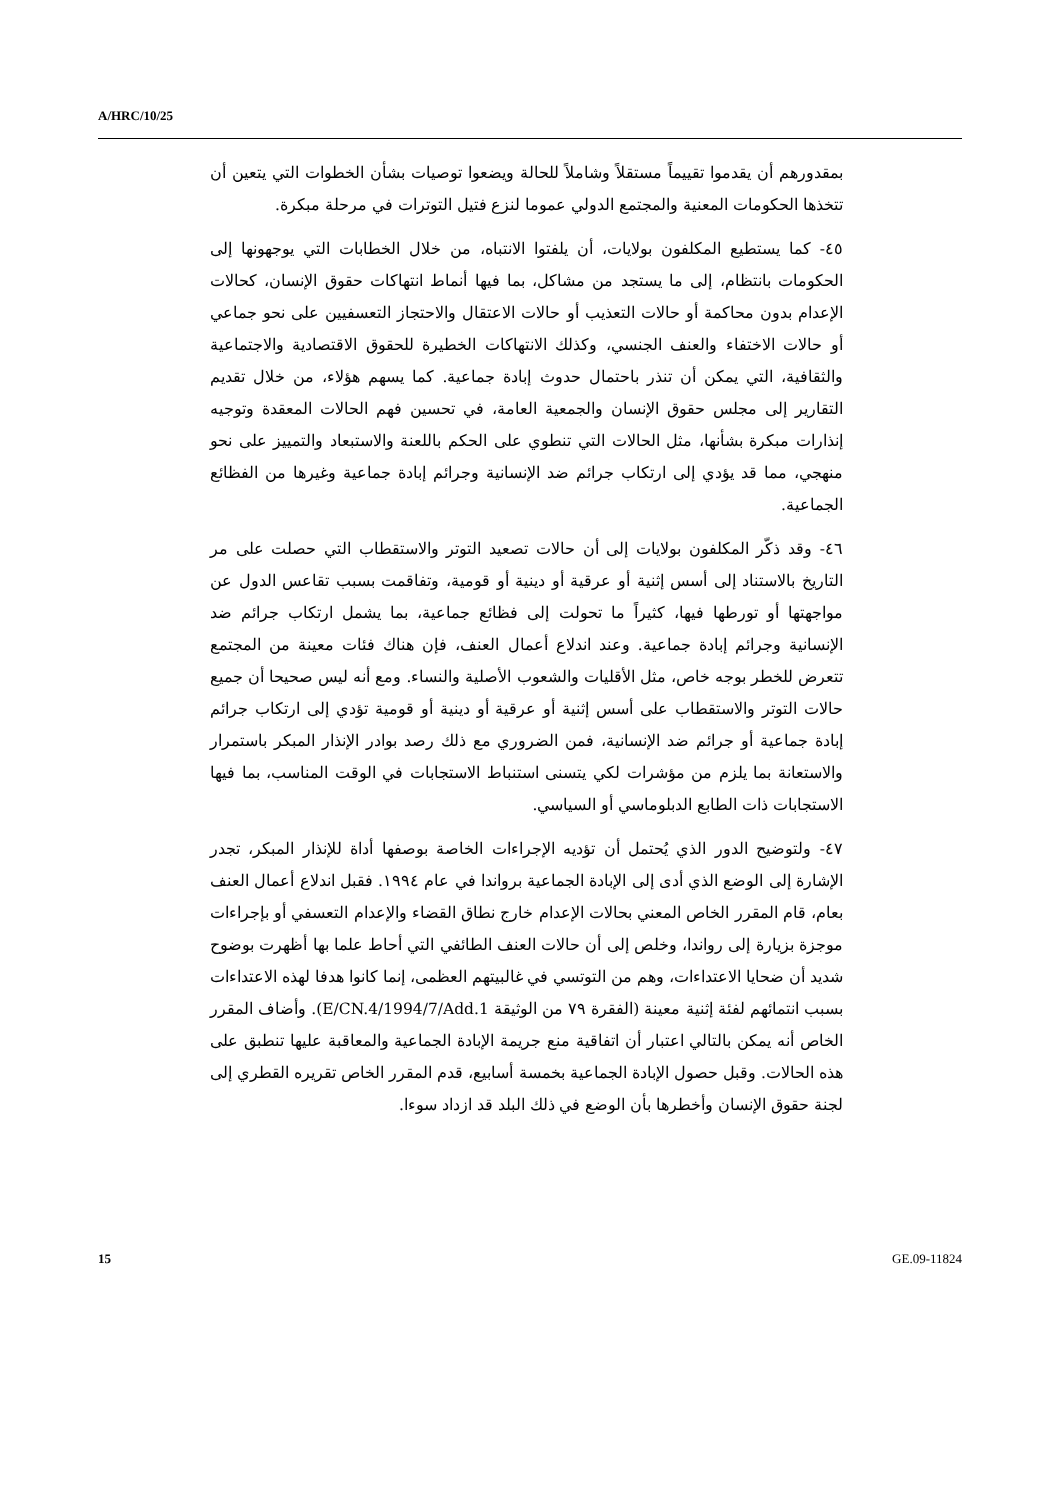A/HRC/10/25
بمقدورهم أن يقدموا تقييماً مستقلاً وشاملاً للحالة ويضعوا توصيات بشأن الخطوات التي يتعين أن تتخذها الحكومات المعنية والمجتمع الدولي عموما لنزع فتيل التوترات في مرحلة مبكرة.
٤٥- كما يستطيع المكلفون بولايات، أن يلفتوا الانتباه، من خلال الخطابات التي يوجهونها إلى الحكومات بانتظام، إلى ما يستجد من مشاكل، بما فيها أنماط انتهاكات حقوق الإنسان، كحالات الإعدام بدون محاكمة أو حالات التعذيب أو حالات الاعتقال والاحتجاز التعسفيين على نحو جماعي أو حالات الاختفاء والعنف الجنسي، وكذلك الانتهاكات الخطيرة للحقوق الاقتصادية والاجتماعية والثقافية، التي يمكن أن تنذر باحتمال حدوث إبادة جماعية. كما يسهم هؤلاء، من خلال تقديم التقارير إلى مجلس حقوق الإنسان والجمعية العامة، في تحسين فهم الحالات المعقدة وتوجيه إنذارات مبكرة بشأنها، مثل الحالات التي تنطوي على الحكم باللعنة والاستبعاد والتمييز على نحو منهجي، مما قد يؤدي إلى ارتكاب جرائم ضد الإنسانية وجرائم إبادة جماعية وغيرها من الفظائع الجماعية.
٤٦- وقد ذكّر المكلفون بولايات إلى أن حالات تصعيد التوتر والاستقطاب التي حصلت على مر التاريخ بالاستناد إلى أسس إثنية أو عرقية أو دينية أو قومية، وتفاقمت بسبب تقاعس الدول عن مواجهتها أو تورطها فيها، كثيراً ما تحولت إلى فظائع جماعية، بما يشمل ارتكاب جرائم ضد الإنسانية وجرائم إبادة جماعية. وعند اندلاع أعمال العنف، فإن هناك فئات معينة من المجتمع تتعرض للخطر بوجه خاص، مثل الأقليات والشعوب الأصلية والنساء. ومع أنه ليس صحيحا أن جميع حالات التوتر والاستقطاب على أسس إثنية أو عرقية أو دينية أو قومية تؤدي إلى ارتكاب جرائم إبادة جماعية أو جرائم ضد الإنسانية، فمن الضروري مع ذلك رصد بوادر الإنذار المبكر باستمرار والاستعانة بما يلزم من مؤشرات لكي يتسنى استنباط الاستجابات في الوقت المناسب، بما فيها الاستجابات ذات الطابع الدبلوماسي أو السياسي.
٤٧- ولتوضيح الدور الذي يُحتمل أن تؤديه الإجراءات الخاصة بوصفها أداة للإنذار المبكر، تجدر الإشارة إلى الوضع الذي أدى إلى الإبادة الجماعية برواندا في عام ١٩٩٤. فقبل اندلاع أعمال العنف بعام، قام المقرر الخاص المعني بحالات الإعدام خارج نطاق القضاء والإعدام التعسفي أو بإجراءات موجزة بزيارة إلى رواندا، وخلص إلى أن حالات العنف الطائفي التي أحاط علما بها أظهرت بوضوح شديد أن ضحايا الاعتداءات، وهم من التوتسي في غالبيتهم العظمى، إنما كانوا هدفا لهذه الاعتداءات بسبب انتمائهم لفئة إثنية معينة (الفقرة ٧٩ من الوثيقة E/CN.4/1994/7/Add.1). وأضاف المقرر الخاص أنه يمكن بالتالي اعتبار أن اتفاقية منع جريمة الإبادة الجماعية والمعاقبة عليها تنطبق على هذه الحالات. وقبل حصول الإبادة الجماعية بخمسة أسابيع، قدم المقرر الخاص تقريره القطري إلى لجنة حقوق الإنسان وأخطرها بأن الوضع في ذلك البلد قد ازداد سوءا.
15 GE.09-11824